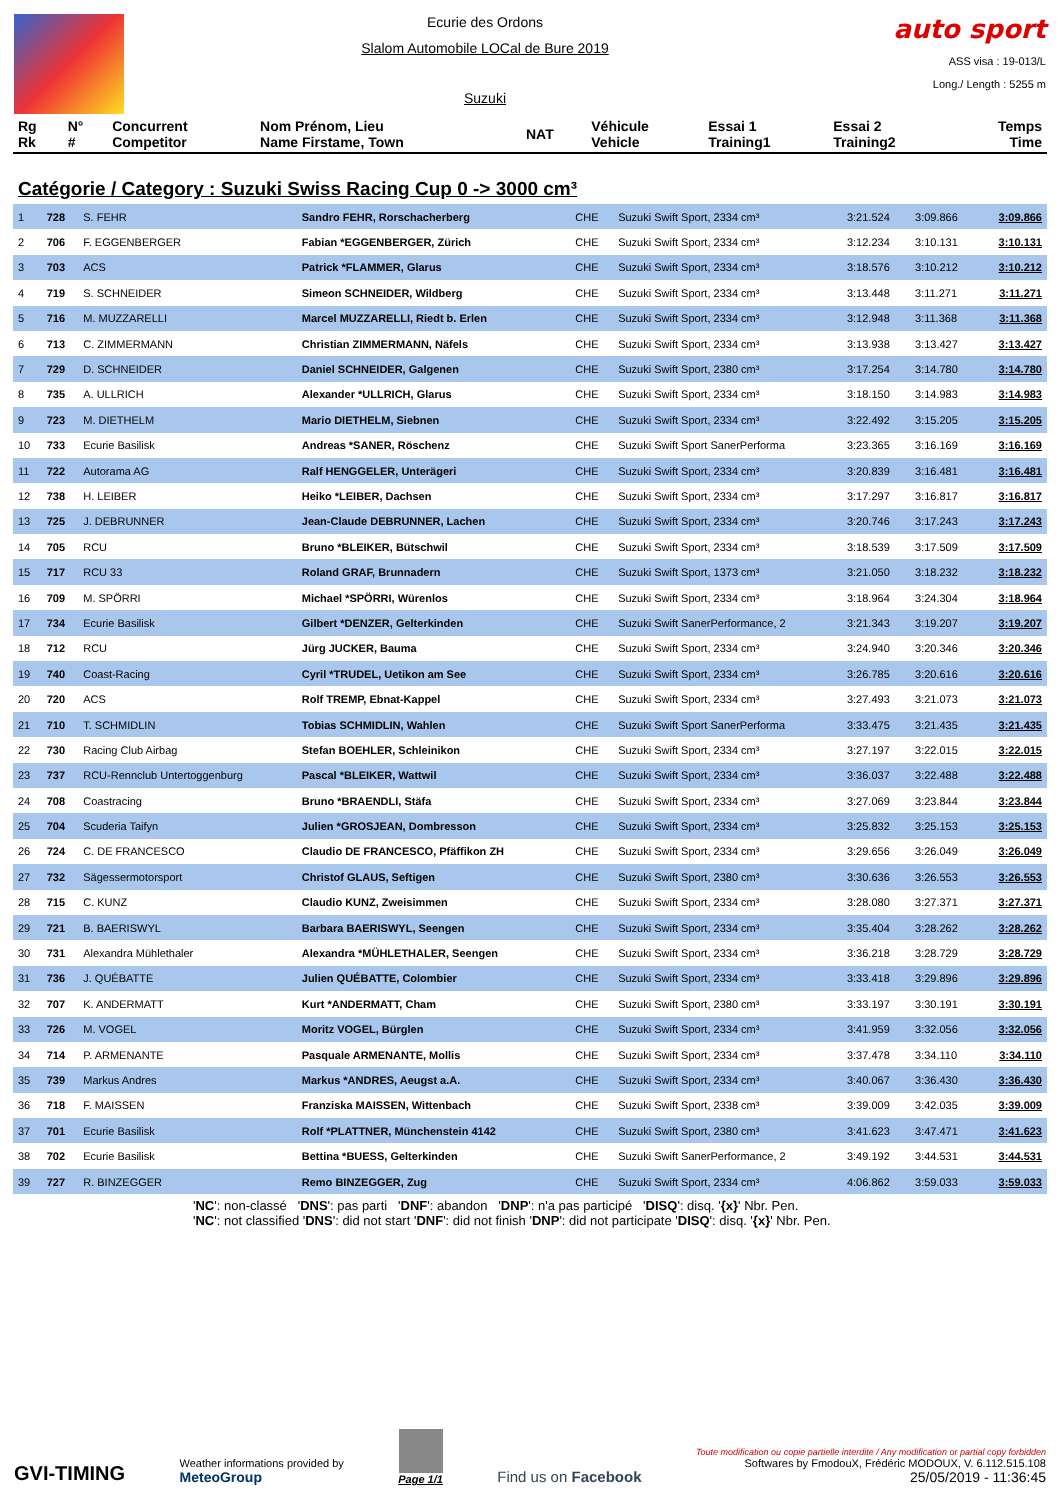Ecurie des Ordons
Slalom Automobile LOCal de Bure 2019
Suzuki
auto sport
ASS visa : 19-013/L
Long./ Length : 5255 m
| Rg Rk | N° # | Concurrent Competitor | Nom Prénom, Lieu Name Firstame, Town | NAT | Véhicule Vehicle | Essai 1 Training1 | Essai 2 Training2 | Temps Time |
| --- | --- | --- | --- | --- | --- | --- | --- | --- |
Catégorie / Category : Suzuki Swiss Racing Cup 0 -> 3000 cm³
| 1 | 728 | S. FEHR | Sandro FEHR, Rorschacherberg | CHE | Suzuki Swift Sport, 2334 cm³ | 3:21.524 | 3:09.866 | 3:09.866 |
| 2 | 706 | F. EGGENBERGER | Fabian *EGGENBERGER, Zürich | CHE | Suzuki Swift Sport, 2334 cm³ | 3:12.234 | 3:10.131 | 3:10.131 |
| 3 | 703 | ACS | Patrick *FLAMMER, Glarus | CHE | Suzuki Swift Sport, 2334 cm³ | 3:18.576 | 3:10.212 | 3:10.212 |
| 4 | 719 | S. SCHNEIDER | Simeon SCHNEIDER, Wildberg | CHE | Suzuki Swift Sport, 2334 cm³ | 3:13.448 | 3:11.271 | 3:11.271 |
| 5 | 716 | M. MUZZARELLI | Marcel MUZZARELLI, Riedt b. Erlen | CHE | Suzuki Swift Sport, 2334 cm³ | 3:12.948 | 3:11.368 | 3:11.368 |
| 6 | 713 | C. ZIMMERMANN | Christian ZIMMERMANN, Näfels | CHE | Suzuki Swift Sport, 2334 cm³ | 3:13.938 | 3:13.427 | 3:13.427 |
| 7 | 729 | D. SCHNEIDER | Daniel SCHNEIDER, Galgenen | CHE | Suzuki Swift Sport, 2380 cm³ | 3:17.254 | 3:14.780 | 3:14.780 |
| 8 | 735 | A. ULLRICH | Alexander *ULLRICH, Glarus | CHE | Suzuki Swift Sport, 2334 cm³ | 3:18.150 | 3:14.983 | 3:14.983 |
| 9 | 723 | M. DIETHELM | Mario DIETHELM, Siebnen | CHE | Suzuki Swift Sport, 2334 cm³ | 3:22.492 | 3:15.205 | 3:15.205 |
| 10 | 733 | Ecurie Basilisk | Andreas *SANER, Röschenz | CHE | Suzuki Swift Sport SanerPerforma | 3:23.365 | 3:16.169 | 3:16.169 |
| 11 | 722 | Autorama AG | Ralf HENGGELER, Unterägeri | CHE | Suzuki Swift Sport, 2334 cm³ | 3:20.839 | 3:16.481 | 3:16.481 |
| 12 | 738 | H. LEIBER | Heiko *LEIBER, Dachsen | CHE | Suzuki Swift Sport, 2334 cm³ | 3:17.297 | 3:16.817 | 3:16.817 |
| 13 | 725 | J. DEBRUNNER | Jean-Claude DEBRUNNER, Lachen | CHE | Suzuki Swift Sport, 2334 cm³ | 3:20.746 | 3:17.243 | 3:17.243 |
| 14 | 705 | RCU | Bruno *BLEIKER, Bütschwil | CHE | Suzuki Swift Sport, 2334 cm³ | 3:18.539 | 3:17.509 | 3:17.509 |
| 15 | 717 | RCU 33 | Roland GRAF, Brunnadern | CHE | Suzuki Swift Sport, 1373 cm³ | 3:21.050 | 3:18.232 | 3:18.232 |
| 16 | 709 | M. SPÖRRI | Michael *SPÖRRI, Würenlos | CHE | Suzuki Swift Sport, 2334 cm³ | 3:18.964 | 3:24.304 | 3:18.964 |
| 17 | 734 | Ecurie Basilisk | Gilbert *DENZER, Gelterkinden | CHE | Suzuki Swift SanerPerformance, 2 | 3:21.343 | 3:19.207 | 3:19.207 |
| 18 | 712 | RCU | Jürg JUCKER, Bauma | CHE | Suzuki Swift Sport, 2334 cm³ | 3:24.940 | 3:20.346 | 3:20.346 |
| 19 | 740 | Coast-Racing | Cyril *TRUDEL, Uetikon am See | CHE | Suzuki Swift Sport, 2334 cm³ | 3:26.785 | 3:20.616 | 3:20.616 |
| 20 | 720 | ACS | Rolf TREMP, Ebnat-Kappel | CHE | Suzuki Swift Sport, 2334 cm³ | 3:27.493 | 3:21.073 | 3:21.073 |
| 21 | 710 | T. SCHMIDLIN | Tobias SCHMIDLIN, Wahlen | CHE | Suzuki Swift Sport SanerPerforma | 3:33.475 | 3:21.435 | 3:21.435 |
| 22 | 730 | Racing Club Airbag | Stefan BOEHLER, Schleinikon | CHE | Suzuki Swift Sport, 2334 cm³ | 3:27.197 | 3:22.015 | 3:22.015 |
| 23 | 737 | RCU-Rennclub Untertoggenburg | Pascal *BLEIKER, Wattwil | CHE | Suzuki Swift Sport, 2334 cm³ | 3:36.037 | 3:22.488 | 3:22.488 |
| 24 | 708 | Coastracing | Bruno *BRAENDLI, Stäfa | CHE | Suzuki Swift Sport, 2334 cm³ | 3:27.069 | 3:23.844 | 3:23.844 |
| 25 | 704 | Scuderia Taifyn | Julien *GROSJEAN, Dombresson | CHE | Suzuki Swift Sport, 2334 cm³ | 3:25.832 | 3:25.153 | 3:25.153 |
| 26 | 724 | C. DE FRANCESCO | Claudio DE FRANCESCO, Pfäffikon ZH | CHE | Suzuki Swift Sport, 2334 cm³ | 3:29.656 | 3:26.049 | 3:26.049 |
| 27 | 732 | Sägessermotorsport | Christof GLAUS, Seftigen | CHE | Suzuki Swift Sport, 2380 cm³ | 3:30.636 | 3:26.553 | 3:26.553 |
| 28 | 715 | C. KUNZ | Claudio KUNZ, Zweisimmen | CHE | Suzuki Swift Sport, 2334 cm³ | 3:28.080 | 3:27.371 | 3:27.371 |
| 29 | 721 | B. BAERISWYL | Barbara BAERISWYL, Seengen | CHE | Suzuki Swift Sport, 2334 cm³ | 3:35.404 | 3:28.262 | 3:28.262 |
| 30 | 731 | Alexandra Mühlethaler | Alexandra *MÜHLETHALER, Seengen | CHE | Suzuki Swift Sport, 2334 cm³ | 3:36.218 | 3:28.729 | 3:28.729 |
| 31 | 736 | J. QUÉBATTE | Julien QUÉBATTE, Colombier | CHE | Suzuki Swift Sport, 2334 cm³ | 3:33.418 | 3:29.896 | 3:29.896 |
| 32 | 707 | K. ANDERMATT | Kurt *ANDERMATT, Cham | CHE | Suzuki Swift Sport, 2380 cm³ | 3:33.197 | 3:30.191 | 3:30.191 |
| 33 | 726 | M. VOGEL | Moritz VOGEL, Bürglen | CHE | Suzuki Swift Sport, 2334 cm³ | 3:41.959 | 3:32.056 | 3:32.056 |
| 34 | 714 | P. ARMENANTE | Pasquale ARMENANTE, Mollis | CHE | Suzuki Swift Sport, 2334 cm³ | 3:37.478 | 3:34.110 | 3:34.110 |
| 35 | 739 | Markus Andres | Markus *ANDRES, Aeugst a.A. | CHE | Suzuki Swift Sport, 2334 cm³ | 3:40.067 | 3:36.430 | 3:36.430 |
| 36 | 718 | F. MAISSEN | Franziska MAISSEN, Wittenbach | CHE | Suzuki Swift Sport, 2338 cm³ | 3:39.009 | 3:42.035 | 3:39.009 |
| 37 | 701 | Ecurie Basilisk | Rolf *PLATTNER, Münchenstein 4142 | CHE | Suzuki Swift Sport, 2380 cm³ | 3:41.623 | 3:47.471 | 3:41.623 |
| 38 | 702 | Ecurie Basilisk | Bettina *BUESS, Gelterkinden | CHE | Suzuki Swift SanerPerformance, 2 | 3:49.192 | 3:44.531 | 3:44.531 |
| 39 | 727 | R. BINZEGGER | Remo BINZEGGER, Zug | CHE | Suzuki Swift Sport, 2334 cm³ | 4:06.862 | 3:59.033 | 3:59.033 |
'NC': non-classé 'DNS': pas parti 'DNF': abandon 'DNP': n'a pas participé 'DISQ': disq. '{x}' Nbr. Pen.
'NC': not classified 'DNS': did not start 'DNF': did not finish 'DNP': did not participate 'DISQ': disq. '{x}' Nbr. Pen.
GVI-TIMING
Weather informations provided by
MeteoGroup
Page 1/1
Find us on Facebook
Toute modification ou copie partielle interdite / Any modification or partial copy forbidden
Softwares by FmodouX, Frédéric MODOUX, V. 6.112.515.108
25/05/2019 - 11:36:45